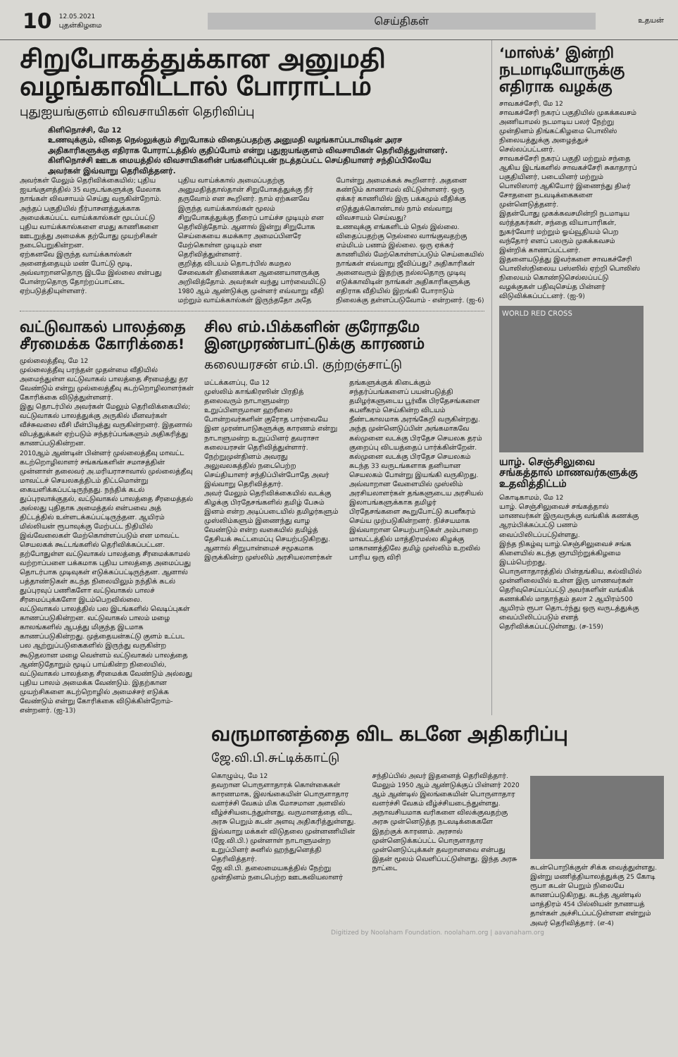10 12.05.2021
புதன்கிழமை செய்திகள் உதயன்
சிறுபோகத்துக்கான அனுமதி வழங்காவிட்டால் போராட்டம்
புதுஐயங்குளம் விவசாயிகள் தெரிவிப்பு
கிளிநொச்சி, மே 12
உணவுக்கும், விதை நெல்லுக்கும் சிறுபோகம் விதைப்பதற்கு அனுமதி வழங்காப்படாவிடின் அரச அதிகாரிகளுக்கு எதிராக போராட்டத்தில் குதிப்போம் என்று புதுஐயங்குளம் விவசாயிகள் தெரிவித்துள்ளனர். கிளிநொச்சி ஊடக மையத்தில் விவசாயிகளின் பங்களிப்புடன் நடத்தப்பட்ட செய்தியாளர் சந்திப்பிலேயே அவர்கள் இவ்வாறு தெரிவித்தனர்.
அவர்கள் மேலும் தெரிவிக்கையில்; புதிய ஐயங்குளத்தில் 35 வருடங்களுக்கு மேலாக நாங்கள் விவசாயம் செய்து வருகின்றோம். அந்தப் பகுதியில் நீர்பாசனத்துக்காக அமைக்கப்பட்ட வாய்க்கால்கள் மூடப்பட்டு புதிய வாய்க்கால்களை எமது காணிகளை ஊடறுத்து அமைக்க தற்போது முயற்சிகள் நடைபெறுகின்றன.
ஏற்கனவே இருந்த வாய்க்கால்கள் அனைத்தையும் மண் போட்டு மூடி, அவ்வாறானதொரு இடமே இல்லை என்பது போன்றதொரு தோற்றப்பாட்டை ஏற்படுத்தியுள்ளனர்.
புதிய வாய்க்கால் அமைப்பதற்கு அனுமதித்தால்தான் சிறுபோகத்துக்கு நீர் தருவோம் என கூறினர். நாம் ஏற்கனவே இருந்த வாய்க்கால்கள் மூலம் சிறுபோகத்துக்கு நீரைப் பாய்ச்ச முடியும் என தெரிவித்தோம். ஆனால் இன்று சிறுபோக செய்கையை கமக்கார அமைப்பினரே மேற்கொள்ள முடியும் என தெரிவித்துள்ளனர்.
குறித்த விடயம் தொடர்பில் கமநல சேவைகள் திணைக்கள ஆணையாளருக்கு அறிவித்தோம். அவர்கள் வந்து பார்வையிட்டு 1980 ஆம் ஆண்டுக்கு முன்னர் எவ்வாறு வீதி மற்றும் வாய்க்கால்கள் இருந்ததோ அதே போன்று அமைக்கக் கூறினார். அதனை கண்டும் காணாமல் விட்டுள்ளனர். ஒரு ஏக்கர் காணியில் இரு பக்கமும் வீதிக்கு எடுத்துக்கொண்டால் நாம் எவ்வாறு விவசாயம் செய்வது?
உணவுக்கு எங்களிடம் நெல் இல்லை. விதைப்பதற்கு நெல்லை வாங்குவதற்கு எம்மிடம் பணம் இல்லை. ஒரு ஏக்கர் காணியில் மேற்கொள்ளப்படும் செய்கையில் நாங்கள் எவ்வாறு ஜீவிப்பது? அதிகாரிகள் அனைவரும் இதற்கு நல்லதொரு முடிவு எடுக்காவிடின் நாங்கள் அதிகாரிகளுக்கு எதிராக வீதியில் இறங்கி போராடும் நிலைக்கு தள்ளப்படுவோம் - என்றனர். (ஐ-6)
வட்டுவாகல் பாலத்தை சீரமைக்க கோரிக்கை!
முல்லைத்தீவு, மே 12
முல்லைத்தீவு பரந்தன் முதன்மை வீதியில் அமைந்துள்ள வட்டுவாகல் பாலத்தை சீரமைத்து தர வேண்டும் என்று முல்லைத்தீவு கடற்றொழிலாளர்கள் கோரிக்கை விடுத்துள்ளனர்.
இது தொடர்பில் அவர்கள் மேலும் தெரிவிக்கையில்;
வட்டுவாகல் பாலத்துக்கு அருகில் மீனவர்கள் வீச்சுவலை வீசி மீன்பிடித்து வருகின்றனர். இதனால் விபத்துக்கள் ஏற்படும் சந்தர்ப்பங்களும் அதிகரித்து காணப்படுகின்றன.
2010ஆம் ஆண்டின் பின்னர் முல்லைத்தீவு மாவட்ட கடற்றொழிலாளர் சங்கங்களின் சமாசத்தின் முன்னாள் தலைவர் அ.மரியராசாவால் முல்லைத்தீவு மாவட்டச் செயலகத்திடம் திட்டமொன்று கையளிக்கப்பட்டிருந்தது. நந்திக் கடல் துப்புரவாக்குதல், வட்டுவாகல் பாலத்தை சீரமைத்தல் அல்லது புதிதாக அமைத்தல் என்பவை அத் திட்டத்தில் உள்ளடக்கப்பட்டிருந்தன. ஆயிரம் மில்லியன் ரூபாவுக்கு மேற்பட்ட நிதியில் இவ்வேலைகள் மேற்கொள்ளப்படும் என மாவட்ட செயலகக் கூட்டங்களில் தெரிவிக்கப்பட்டன. தற்போதுள்ள வட்டுவாகல் பாலத்தை சீரமைக்காமல் வற்றாப்பளை பக்கமாக புதிய பாலத்தை அமைப்பது தொடர்பாக முடிவுகள் எடுக்கப்பட்டிருந்தன. ஆனால் பத்தாண்டுகள் கடந்த நிலையிலும் நந்திக் கடல் துப்புரவுப் பணிகளோ வட்டுவாகல் பாலச் சீரமைப்புக்களோ இடம்பெறவில்லை.
வட்டுவாகல் பாலத்தில் பல இடங்களில் வெடிப்புகள் காணப்படுகின்றன. வட்டுவாகல் பாலம் மழை காலங்களில் ஆபத்து மிகுந்த இடமாக காணப்படுகின்றது. முத்தையன்கட்டு குளம் உட்பட பல ஆற்றுப்படுகைகளில் இருந்து வருகின்ற கூடுதலான மழை வெள்ளம் வட்டுவாகல் பாலத்தை ஆண்டுதோறும் மூடிப் பாய்கின்ற நிலையில், வட்டுவாகல் பாலத்தை சீரமைக்க வேண்டும் அல்லது புதிய பாலம் அமைக்க வேண்டும். இதற்கான முயற்சிகளை கடற்றொழில் அமைச்சர் எடுக்க வேண்டும் என்று கோரிக்கை விடுக்கின்றோம்-என்றனர். (ஐ-13)
சில எம்.பிக்களின் குரோதமே இனமுரண்பாட்டுக்கு காரணம்
கலையரசன் எம்.பி. குற்றஞ்சாட்டு
மட்டக்களப்பு, மே 12
முஸ்லிம் காங்கிரஸின் பிரதித் தலைவரும் நாடாளுமன்ற உறுப்பினருமான ஹரீஸை போன்றவர்களின் குரோத பார்வையே இன முரண்பாடுகளுக்கு காரணம் என்று நாடாளுமன்ற உறுப்பினர் தவராசா கலையரசன் தெரிவித்துள்ளார்.
நேற்றுமுன்தினம் அவரது அலுவலகத்தில் நடைபெற்ற செய்தியாளர் சந்திப்பின்போதே அவர் இவ்வாறு தெரிவித்தார்.
அவர் மேலும் தெரிவிக்கையில் வடக்கு கிழக்கு பிரதேசங்களில் தமிழ் பேசும் இனம் என்ற அடிப்படையில் தமிழர்களும் முஸ்லிம்களும் இணைந்து வாழ வேண்டும் என்ற வகையில் தமிழ்த் தேசியக் கூட்டமைப்பு செயற்படுகிறது.
ஆனால் சிறுபான்மைச் சமூகமாக இருக்கின்ற முஸ்லிம் அரசியலாளர்கள் தங்களுக்குக் கிடைக்கும் சந்தர்ப்பங்களைப் பயன்படுத்தி தமிழர்களுடைய பூர்வீக பிரதேசங்களை கபளீகரம் செய்கின்ற விடயம் நீண்டகாலமாக அரங்கேறி வருகின்றது. அந்த முன்னெடுப்பின் அங்கமாகவே கல்முனை வடக்கு பிரதேச செயலக தரம் குறைப்பு விடயத்தைப் பார்க்கின்றேன்.
கல்முனை வடக்கு பிரதேச செயலகம் கடந்த 33 வருடங்களாக தனியான செயலகம் போன்று இயங்கி வருகிறது. அவ்வாறான வேளையில் முஸ்லிம் அரசியலாளர்கள் தங்களுடைய அரசியல் இலாபங்களுக்காக தமிழர் பிரதேசங்களை கூறுபோட்டு கபளீகரம் செய்ய முற்படுகின்றனர். நிச்சயமாக இவ்வாறான செயற்பாடுகள் அம்பாறை மாவட்டத்தில் மாத்திரமல்ல கிழக்கு மாகாணத்திலே தமிழ் முஸ்லிம் உறவில் பாரிய ஒரு விரி
‘மாஸ்க்’ இன்றி நடமாடியோருக்கு எதிராக வழக்கு
சாவகச்சேரி, மே 12
சாவகச்சேரி நகரப் பகுதியில் முகக்கவசம் அணியாமல் நடமாடிய பலர் நேற்று முன்தினம் திங்கட்கிழமை பொலிஸ் நிலையத்துக்கு அழைத்துச் செல்லப்பட்டனர்.
சாவகச்சேரி நகரப் பகுதி மற்றும் சந்தை ஆகிய இடங்களில் சாவகச்சேரி சுகாதாரப் பகுதியினர், படையினர் மற்றும் பொலிஸார் ஆகியோர் இணைந்து திடீர் சோதனை நடவடிக்கைகளை முன்னெடுத்தனர்.
இதன்போது முகக்கவசமின்றி நடமாடிய வர்த்தகர்கள், சந்தை வியாபாரிகள், நுகர்வோர் மற்றும் ஓய்வூதியம் பெற வந்தோர் எனப் பலரும் முகக்கவசம் இன்றிக் காணப்பட்டனர்.
இதனையடுத்து இவர்களை சாவகச்சேரி பொலிஸ்நிலைய பஸ்ஸில் ஏற்றி பொலிஸ் நிலையம் கொண்டுசெல்லப்பட்டு வழக்குகள் பதிவுசெய்த பின்னர் விடுவிக்கப்பட்டனர். (ஐ-9)
WORLD RED CROSS
யாழ். செஞ்சிலுவை சங்கத்தால் மாணவர்களுக்கு உதவித்திட்டம்
கொடிகாமம், மே 12
யாழ். செஞ்சிலுவைச் சங்கத்தால் மாணவர்கள் இருவருக்கு வங்கிக் கணக்கு ஆரம்பிக்கப்பட்டு பணம் வைப்பிலிடப்பட்டுள்ளது.
இந்த நிகழ்வு யாழ்.செஞ்சிலுவைச் சங்க கிளையில் கடந்த ஞாயிற்றுக்கிழமை இடம்பெற்றது.
பொருளாதாரத்தில் பின்தங்கிய, கல்வியில் முன்னிலையில் உள்ள இரு மாணவர்கள் தெரிவுசெய்யப்பட்டு அவர்களின் வங்கிக் கணக்கில் மாதாந்தம் தலா 2 ஆயிரம்500 ஆயிரம் ரூபா தொடர்ந்து ஒரு வருடத்துக்கு வைப்பிலிடப்படும் எனத் தெரிவிக்கப்பட்டுள்ளது. (ச-159)
வருமானத்தை விட கடனே அதிகரிப்பு
ஜே.வி.பி.சுட்டிக்காட்டு
கொழும்பு, மே 12
தவறான பொருளாதாரக் கொள்கைகள் காரணமாக, இலங்கையின் பொருளாதார வளர்ச்சி வேகம் மிக மோசமான அளவில் வீழ்ச்சியடைந்துள்ளது. வருமானத்தை விட, அரசு பெறும் கடன் அளவு அதிகரித்துள்ளது. இவ்வாறு மக்கள் விடுதலை முன்னணியின் (ஜே.வி.பி.) முன்னாள் நாடாளுமன்ற உறுப்பினர் சுனில் ஹந்துனெத்தி தெரிவித்தார்.
ஜே.வி.பி. தலைமையகத்தில் நேற்று முன்தினம் நடைபெற்ற ஊடகவியலாளர் சந்திப்பில் அவர் இதனைத் தெரிவித்தார்.
மேலும் 1950 ஆம் ஆண்டுக்குப் பின்னர் 2020 ஆம் ஆண்டில் இலங்கையின் பொருளாதார வளர்ச்சி வேகம் வீழ்ச்சியடைந்துள்ளது.
அநாவசியமாக வரிகளை விலக்குவதற்கு அரசு முன்னெடுத்த நடவடிக்கைகளே இதற்குக் காரணம். அரசால் முன்னெடுக்கப்பட்ட பொருளாதார முன்னெடுப்புக்கள் தவறானவை என்பது இதன் மூலம் வெளிப்பட்டுள்ளது. இந்த அரசு நாட்டை
கடன்பொறிக்குள் சிக்க வைத்துள்ளது. இன்று மணித்தியாலத்துக்கு 25 கோடி ரூபா கடன் பெறும் நிலையே காணப்படுகிறது. கடந்த ஆண்டில் மாத்திரம் 454 பில்லியன் நாணயத் தாள்கள் அச்சிடப்பட்டுள்ளன என்றும் அவர் தெரிவித்தார். (எ-4)
Digitized by Noolaham Foundation. noolaham.org | aavanaham.org